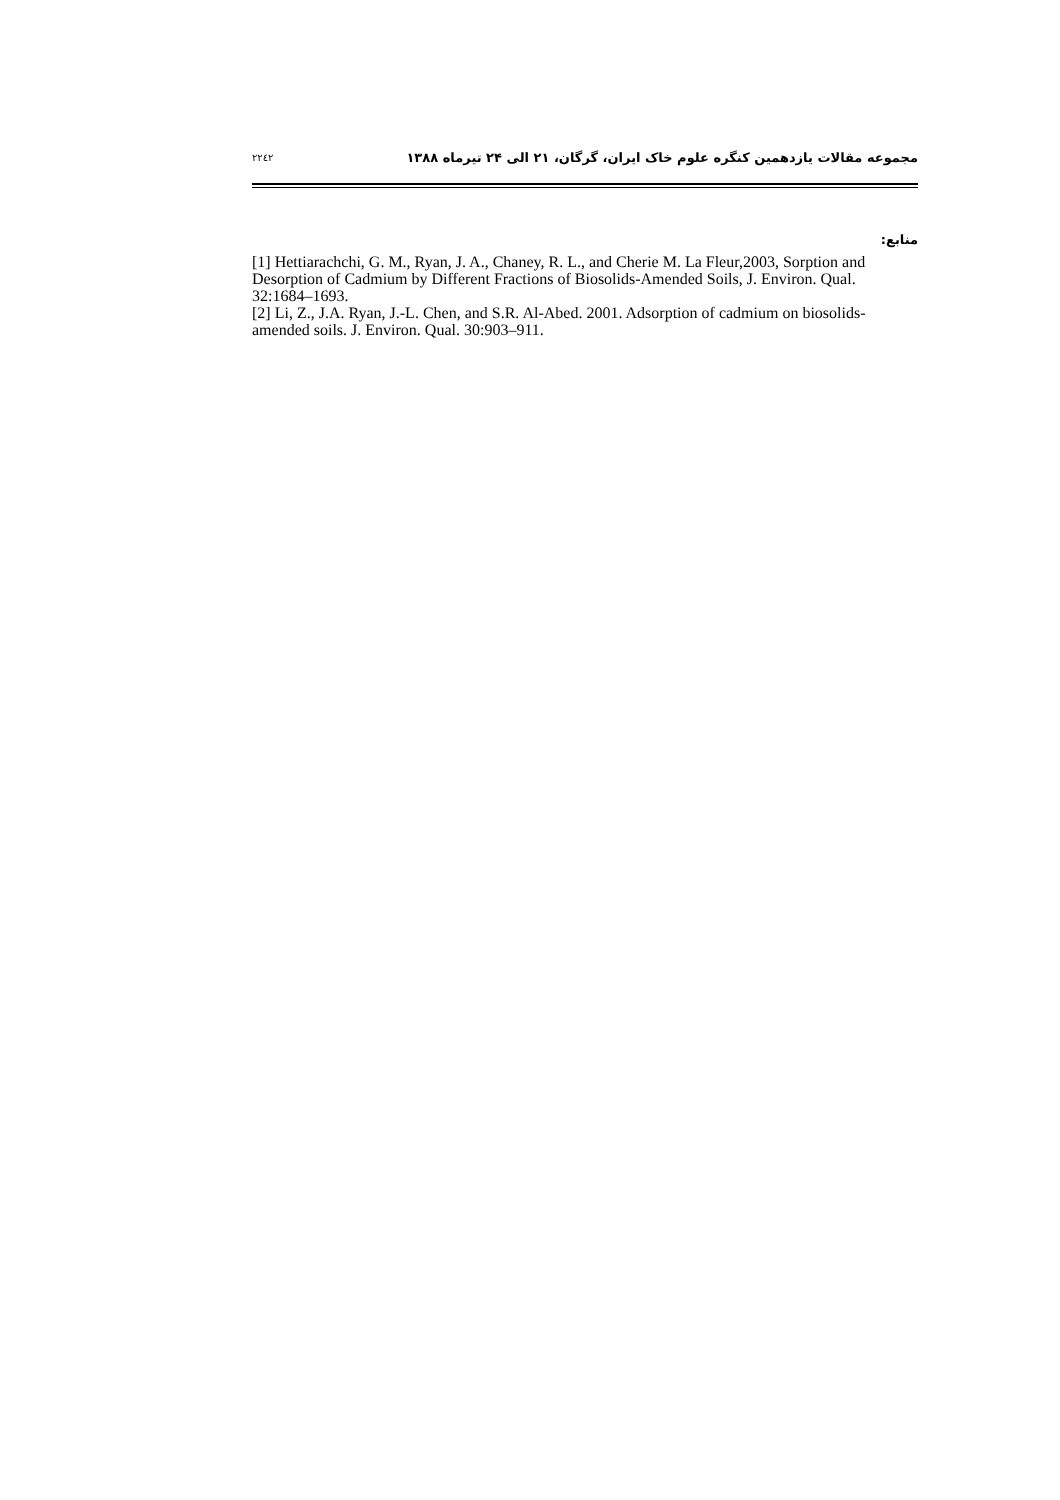۲۲٤۲ مجموعه مقالات یازدهمین کنگره علوم خاک ایران، گرگان، ۲۱ الی ۲۴ تیرماه ۱۳۸۸
منابع:
[1] Hettiarachchi, G. M., Ryan, J. A., Chaney, R. L., and Cherie M. La Fleur,2003, Sorption and Desorption of Cadmium by Different Fractions of Biosolids-Amended Soils, J. Environ. Qual. 32:1684–1693.
[2] Li, Z., J.A. Ryan, J.-L. Chen, and S.R. Al-Abed. 2001. Adsorption of cadmium on biosolids-amended soils. J. Environ. Qual. 30:903–911.